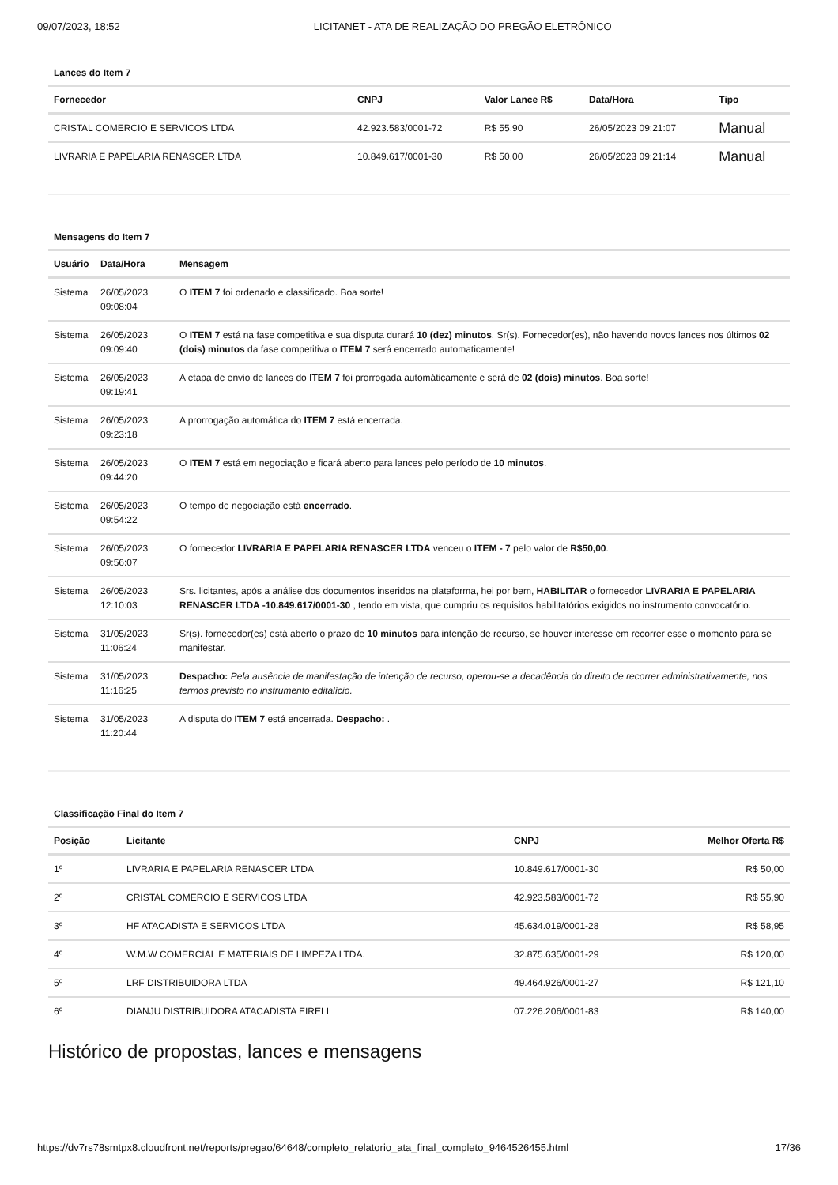09/07/2023, 18:52 LICITANET - ATA DE REALIZAÇÃO DO PREGÃO ELETRÔNICO
Lances do Item 7
| Fornecedor | CNPJ | Valor Lance R$ | Data/Hora | Tipo |
| --- | --- | --- | --- | --- |
| CRISTAL COMERCIO E SERVICOS LTDA | 42.923.583/0001-72 | R$ 55,90 | 26/05/2023 09:21:07 | Manual |
| LIVRARIA E PAPELARIA RENASCER LTDA | 10.849.617/0001-30 | R$ 50,00 | 26/05/2023 09:21:14 | Manual |
Mensagens do Item 7
| Usuário | Data/Hora | Mensagem |
| --- | --- | --- |
| Sistema | 26/05/2023 09:08:04 | O ITEM 7 foi ordenado e classificado. Boa sorte! |
| Sistema | 26/05/2023 09:09:40 | O ITEM 7 está na fase competitiva e sua disputa durará 10 (dez) minutos . Sr(s). Fornecedor(es), não havendo novos lances nos últimos 02 (dois) minutos da fase competitiva o ITEM 7 será encerrado automaticamente! |
| Sistema | 26/05/2023 09:19:41 | A etapa de envio de lances do ITEM 7 foi prorrogada automáticamente e será de 02 (dois) minutos . Boa sorte! |
| Sistema | 26/05/2023 09:23:18 | A prorrogação automática do ITEM 7 está encerrada. |
| Sistema | 26/05/2023 09:44:20 | O ITEM 7 está em negociação e ficará aberto para lances pelo período de 10 minutos . |
| Sistema | 26/05/2023 09:54:22 | O tempo de negociação está encerrado . |
| Sistema | 26/05/2023 09:56:07 | O fornecedor LIVRARIA E PAPELARIA RENASCER LTDA venceu o ITEM - 7 pelo valor de R$50,00 . |
| Sistema | 26/05/2023 12:10:03 | Srs. licitantes, após a análise dos documentos inseridos na plataforma, hei por bem, HABILITAR o fornecedor LIVRARIA E PAPELARIA RENASCER LTDA -10.849.617/0001-30 , tendo em vista, que cumpriu os requisitos habilitatórios exigidos no instrumento convocatório. |
| Sistema | 31/05/2023 11:06:24 | Sr(s). fornecedor(es) está aberto o prazo de 10 minutos para intenção de recurso, se houver interesse em recorrer esse o momento para se manifestar. |
| Sistema | 31/05/2023 11:16:25 | Despacho: Pela ausência de manifestação de intenção de recurso, operou-se a decadência do direito de recorrer administrativamente, nos termos previsto no instrumento editalício. |
| Sistema | 31/05/2023 11:20:44 | A disputa do ITEM 7 está encerrada. Despacho: . |
Classificação Final do Item 7
| Posição | Licitante | CNPJ | Melhor Oferta R$ |
| --- | --- | --- | --- |
| 1º | LIVRARIA E PAPELARIA RENASCER LTDA | 10.849.617/0001-30 | R$ 50,00 |
| 2º | CRISTAL COMERCIO E SERVICOS LTDA | 42.923.583/0001-72 | R$ 55,90 |
| 3º | HF ATACADISTA E SERVICOS LTDA | 45.634.019/0001-28 | R$ 58,95 |
| 4º | W.M.W COMERCIAL E MATERIAIS DE LIMPEZA LTDA. | 32.875.635/0001-29 | R$ 120,00 |
| 5º | LRF DISTRIBUIDORA LTDA | 49.464.926/0001-27 | R$ 121,10 |
| 6º | DIANJU DISTRIBUIDORA ATACADISTA EIRELI | 07.226.206/0001-83 | R$ 140,00 |
Histórico de propostas, lances e mensagens
https://dv7rs78smtpx8.cloudfront.net/reports/pregao/64648/completo_relatorio_ata_final_completo_9464526455.html 17/36